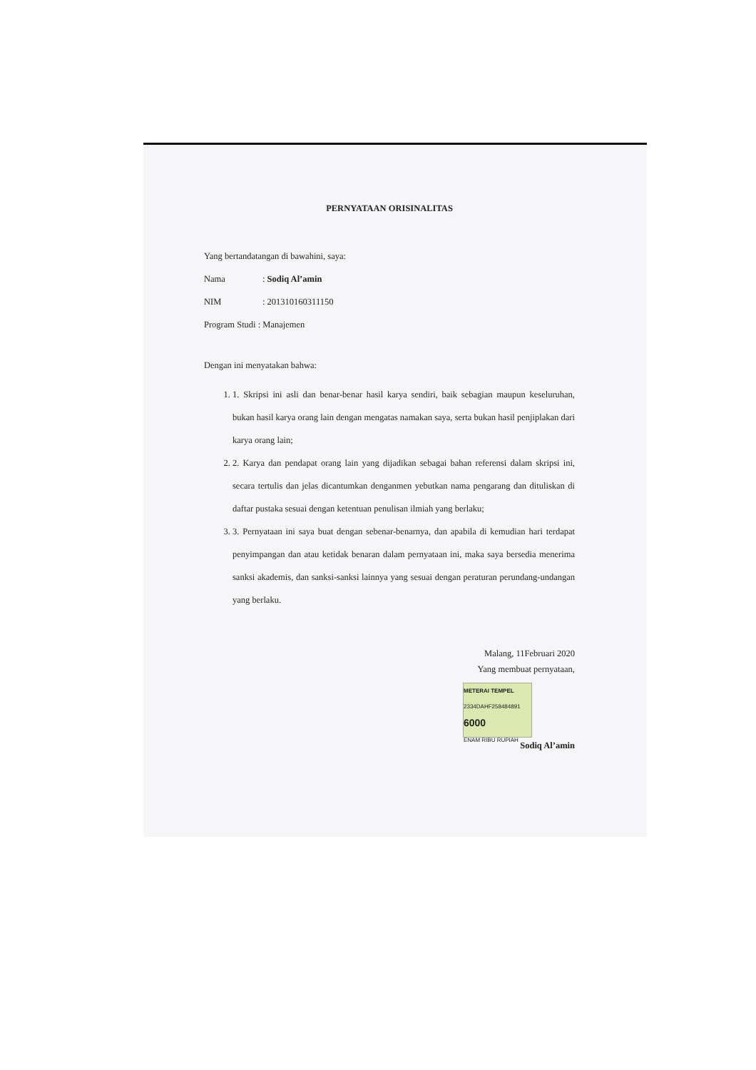PERNYATAAN ORISINALITAS
Yang bertandatangan di bawahini, saya:
Nama: Sodiq Al’amin
NIM: 201310160311150
Program Studi : Manajemen
Dengan ini menyatakan bahwa:
1. 1. Skripsi ini asli dan benar-benar hasil karya sendiri, baik sebagian maupun keseluruhan, bukan hasil karya orang lain dengan mengatas namakan saya, serta bukan hasil penjiplakan dari karya orang lain;
2. 2. Karya dan pendapat orang lain yang dijadikan sebagai bahan referensi dalam skripsi ini, secara tertulis dan jelas dicantumkan denganmen yebutkan nama pengarang dan dituliskan di daftar pustaka sesuai dengan ketentuan penulisan ilmiah yang berlaku;
3. 3. Pernyataan ini saya buat dengan sebenar-benarnya, dan apabila di kemudian hari terdapat penyimpangan dan atau ketidak benaran dalam pernyataan ini, maka saya bersedia menerima sanksi akademis, dan sanksi-sanksi lainnya yang sesuai dengan peraturan perundang-undangan yang berlaku.
Malang, 11Februari 2020
Yang membuat pernyataan,
METERAI TEMPEL
2334DAHF258484891
6000
ENAM RIBU RUPIAH
Sodiq Al’amin